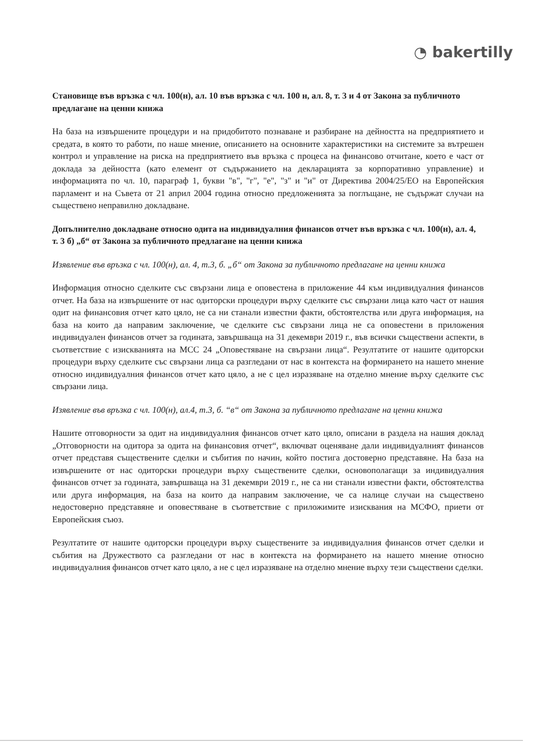◔ bakertilly
Становище във връзка с чл. 100(н), ал. 10 във връзка с чл. 100 н, ал. 8, т. 3 и 4 от Закона за публичното предлагане на ценни книжа
На база на извършените процедури и на придобитото познаване и разбиране на дейността на предприятието и средата, в която то работи, по наше мнение, описанието на основните характеристики на системите за вътрешен контрол и управление на риска на предприятието във връзка с процеса на финансово отчитане, което е част от доклада за дейността (като елемент от съдържанието на декларацията за корпоративно управление) и информацията по чл. 10, параграф 1, букви "в", "г", "е", "з" и "и" от Директива 2004/25/ЕО на Европейския парламент и на Съвета от 21 април 2004 година относно предложенията за поглъщане, не съдържат случаи на съществено неправилно докладване.
Допълнително докладване относно одита на индивидуалния финансов отчет във връзка с чл. 100(н), ал. 4, т. 3 б) „б“ от Закона за публичното предлагане на ценни книжа
Изявление във връзка с чл. 100(н), ал. 4, т.3, б. „б“ от Закона за публичното предлагане на ценни книжа
Информация относно сделките със свързани лица е оповестена в приложение 44 към индивидуалния финансов отчет. На база на извършените от нас одиторски процедури върху сделките със свързани лица като част от нашия одит на финансовия отчет като цяло, не са ни станали известни факти, обстоятелства или друга информация, на база на които да направим заключение, че сделките със свързани лица не са оповестени в приложения индивидуален финансов отчет за годината, завършваща на 31 декември 2019 г., във всички съществени аспекти, в съответствие с изискванията на МСС 24 „Оповестяване на свързани лица“. Резултатите от нашите одиторски процедури върху сделките със свързани лица са разгледани от нас в контекста на формирането на нашето мнение относно индивидуалния финансов отчет като цяло, а не с цел изразяване на отделно мнение върху сделките със свързани лица.
Изявление във връзка с чл. 100(н), ал.4, т.3, б. “в“ от Закона за публичното предлагане на ценни книжа
Нашите отговорности за одит на индивидуалния финансов отчет като цяло, описани в раздела на нашия доклад „Отговорности на одитора за одита на финансовия отчет“, включват оценяване дали индивидуалният финансов отчет представя съществените сделки и събития по начин, който постига достоверно представяне. На база на извършените от нас одиторски процедури върху съществените сделки, основополагащи за индивидуалния финансов отчет за годината, завършваща на 31 декември 2019 г., не са ни станали известни факти, обстоятелства или друга информация, на база на които да направим заключение, че са налице случаи на съществено недостоверно представяне и оповестяване в съответствие с приложимите изисквания на МСФО, приети от Европейския съюз.
Резултатите от нашите одиторски процедури върху съществените за индивидуалния финансов отчет сделки и събития на Дружеството са разгледани от нас в контекста на формирането на нашето мнение относно индивидуалния финансов отчет като цяло, а не с цел изразяване на отделно мнение върху тези съществени сделки.